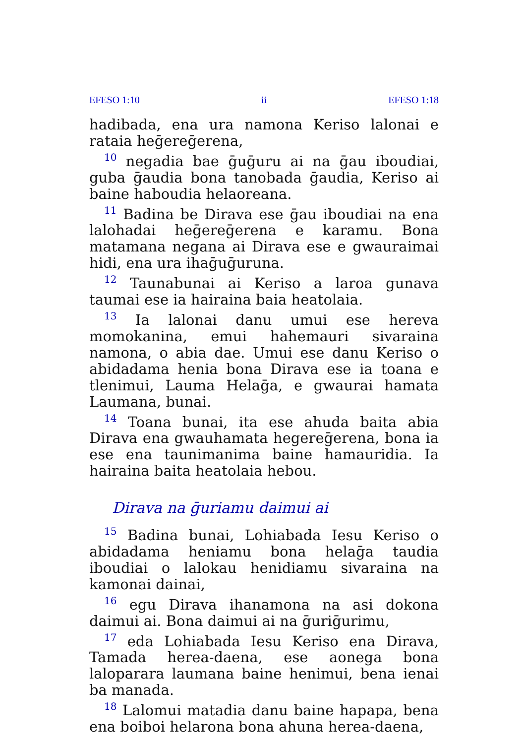EFESO 1:10 ii EFESO 1:18
hadibada, ena ura namona Keriso lalonai e rataia heḡereḡerena,
<sup>10</sup> negadia bae ḡuḡuru ai na ḡau iboudiai, guba ḡaudia bona tanobada ḡaudia, Keriso ai baine haboudia helaoreana.
<sup>11</sup> Badina be Dirava ese ḡau iboudiai na ena lalohadai heḡereḡerena e karamu. Bona matamana negana ai Dirava ese e gwauraimai hidi, ena ura ihaḡuḡuruna.
<sup>12</sup> Taunabunai ai Keriso a laroa gunava taumai ese ia hairaina baia heatolaia.
<sup>13</sup> Ia lalonai danu umui ese hereva momokanina, emui hahemauri sivaraina namona, o abia dae. Umui ese danu Keriso o abidadama henia bona Dirava ese ia toana e tlenimui, Lauma Helaḡa, e gwaurai hamata Laumana, bunai.
<sup>14</sup> Toana bunai, ita ese ahuda baita abia Dirava ena gwauhamata hegereḡerena, bona ia ese ena taunimanima baine hamauridia. Ia hairaina baita heatolaia hebou.
Dirava na ḡuriamu daimui ai
<sup>15</sup> Badina bunai, Lohiabada Iesu Keriso o abidadama heniamu bona helaḡa taudia iboudiai o lalokau henidiamu sivaraina na kamonai dainai,
<sup>16</sup> egu Dirava ihanamona na asi dokona daimui ai. Bona daimui ai na ḡuriḡurimu,
<sup>17</sup> eda Lohiabada Iesu Keriso ena Dirava, Tamada herea-daena, ese aonega bona laloparara laumana baine henimui, bena ienai ba manada.
<sup>18</sup> Lalomui matadia danu baine hapapa, bena ena boiboi helarona bona ahuna herea-daena,